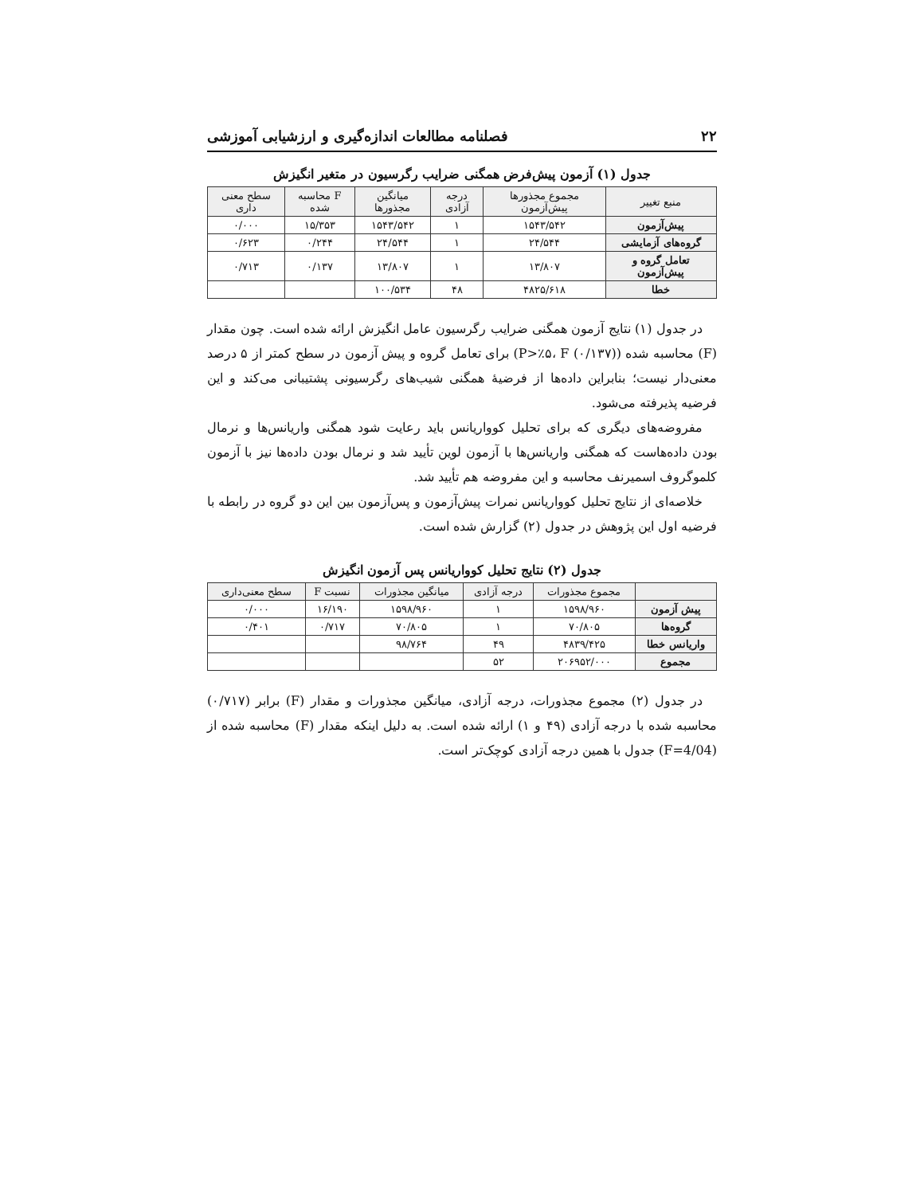۲۲ فصلنامه مطالعات اندازه‌گیری و ارزشیابی آموزشی
جدول (۱) آزمون پیش‌فرض همگنی ضرایب رگرسیون در متغیر انگیزش
| منبع تغییر | مجموع مجذورها پیش‌آزمون | درجه آزادی | میانگین مجذورها | F محاسبه شده | سطح معنی داری |
| --- | --- | --- | --- | --- | --- |
| پیش‌آزمون | ۱۵۴۳/۵۴۲ | ۱ | ۱۵۴۳/۵۴۲ | ۱۵/۳۵۳ | ۰/۰۰۰ |
| گروه‌های آزمایشی | ۲۴/۵۴۴ | ۱ | ۲۴/۵۴۴ | ۰/۲۴۴ | ۰/۶۲۳ |
| تعامل گروه و پیش‌آزمون | ۱۳/۸۰۷ | ۱ | ۱۳/۸۰۷ | ۰/۱۳۷ | ۰/۷۱۳ |
| خطا | ۴۸۲۵/۶۱۸ | ۴۸ | ۱۰۰/۵۳۴ | | |
در جدول (۱) نتایج آزمون همگنی ضرایب رگرسیون عامل انگیزش ارائه شده است. چون مقدار (F) محاسبه شده (P>٪۵، F (۰/۱۳۷)) برای تعامل گروه و پیش آزمون در سطح کمتر از ۵ درصد معنی‌دار نیست؛ بنابراین داده‌ها از فرضیهٔ همگنی شیب‌های رگرسیونی پشتیبانی می‌کند و این فرضیه پذیرفته می‌شود.
مفروضه‌های دیگری که برای تحلیل کوواریانس باید رعایت شود همگنی واریانس‌ها و نرمال بودن داده‌هاست که همگنی واریانس‌ها با آزمون لوین تأیید شد و نرمال بودن داده‌ها نیز با آزمون کلموگروف اسمیرنف محاسبه و این مفروضه هم تأیید شد.
خلاصه‌ای از نتایج تحلیل کوواریانس نمرات پیش‌آزمون و پس‌آزمون بین این دو گروه در رابطه با فرضیه اول این پژوهش در جدول (۲) گزارش شده است.
جدول (۲) نتایج تحلیل کوواریانس پس آزمون انگیزش
| | مجموع مجذورات | درجه آزادی | میانگین مجذورات | نسبت F | سطح معنی‌داری |
| --- | --- | --- | --- | --- | --- |
| پیش آزمون | ۱۵۹۸/۹۶۰ | ۱ | ۱۵۹۸/۹۶۰ | ۱۶/۱۹۰ | ۰/۰۰۰ |
| گروه‌ها | ۷۰/۸۰۵ | ۱ | ۷۰/۸۰۵ | ۰/۷۱۷ | ۰/۴۰۱ |
| واریانس خطا | ۴۸۳۹/۴۲۵ | ۴۹ | ۹۸/۷۶۴ | | |
| مجموع | ۲۰۶۹۵۲/۰۰۰ | ۵۲ | | | |
در جدول (۲) مجموع مجذورات، درجه آزادی، میانگین مجذورات و مقدار (F) برابر (۰/۷۱۷) محاسبه شده با درجه آزادی (۴۹ و ۱) ارائه شده است. به دلیل اینکه مقدار (F) محاسبه شده از (F=4/04) جدول با همین درجه آزادی کوچک‌تر است.